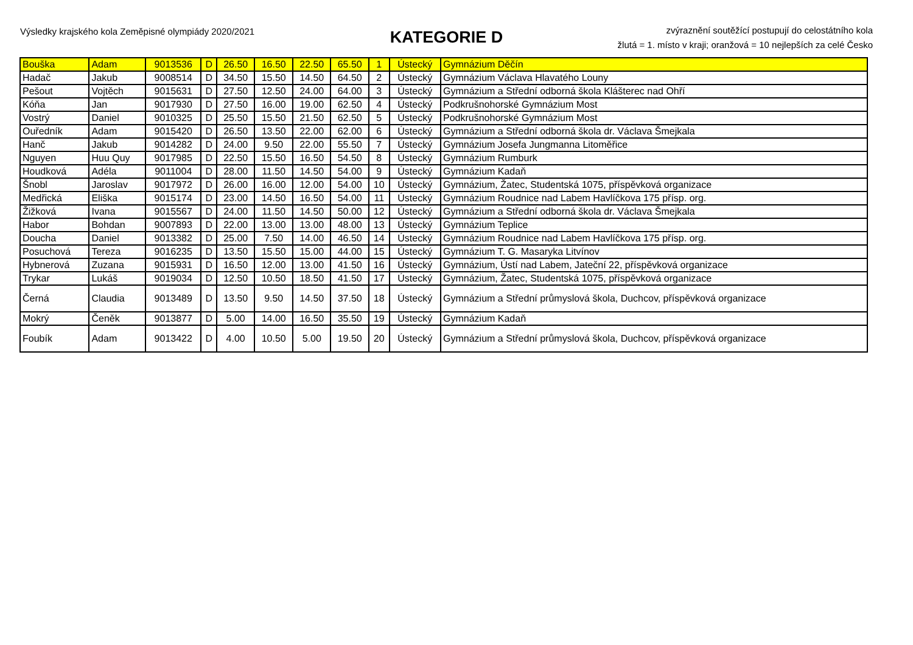Výsledky krajského kola Zeměpisné olympiády 2020/2021
KATEGORIE D
zvýraznění soutěžící postupují do celostátního kola
žlutá = 1. místo v kraji; oranžová = 10 nejlepších za celé Česko
| Bouška | Adam | 9013536 | D | 26.50 | 16.50 | 22.50 | 65.50 | 1 | Ústecký | Gymnázium Děčín |
| Hadač | Jakub | 9008514 | D | 34.50 | 15.50 | 14.50 | 64.50 | 2 | Ústecký | Gymnázium Václava Hlavatého Louny |
| Pešout | Vojtěch | 9015631 | D | 27.50 | 12.50 | 24.00 | 64.00 | 3 | Ústecký | Gymnázium a Střední odborná škola Klášterec nad Ohří |
| Kóňa | Jan | 9017930 | D | 27.50 | 16.00 | 19.00 | 62.50 | 4 | Ústecký | Podkrušnohorské Gymnázium Most |
| Vostrý | Daniel | 9010325 | D | 25.50 | 15.50 | 21.50 | 62.50 | 5 | Ústecký | Podkrušnohorské Gymnázium Most |
| Ouředník | Adam | 9015420 | D | 26.50 | 13.50 | 22.00 | 62.00 | 6 | Ústecký | Gymnázium a Střední odborná škola dr. Václava Šmejkala |
| Hanč | Jakub | 9014282 | D | 24.00 | 9.50 | 22.00 | 55.50 | 7 | Ústecký | Gymnázium Josefa Jungmanna Litoměřice |
| Nguyen | Huu Quy | 9017985 | D | 22.50 | 15.50 | 16.50 | 54.50 | 8 | Ústecký | Gymnázium Rumburk |
| Houdková | Adéla | 9011004 | D | 28.00 | 11.50 | 14.50 | 54.00 | 9 | Ústecký | Gymnázium Kadaň |
| Šnobl | Jaroslav | 9017972 | D | 26.00 | 16.00 | 12.00 | 54.00 | 10 | Ústecký | Gymnázium, Žatec, Studentská 1075, příspěvková organizace |
| Medřická | Eliška | 9015174 | D | 23.00 | 14.50 | 16.50 | 54.00 | 11 | Ústecký | Gymnázium Roudnice nad Labem Havlíčkova 175 přísp. org. |
| Žižková | Ivana | 9015567 | D | 24.00 | 11.50 | 14.50 | 50.00 | 12 | Ústecký | Gymnázium a Střední odborná škola dr. Václava Šmejkala |
| Habor | Bohdan | 9007893 | D | 22.00 | 13.00 | 13.00 | 48.00 | 13 | Ústecký | Gymnázium Teplice |
| Doucha | Daniel | 9013382 | D | 25.00 | 7.50 | 14.00 | 46.50 | 14 | Ústecký | Gymnázium Roudnice nad Labem Havlíčkova 175 přísp. org. |
| Posuchová | Tereza | 9016235 | D | 13.50 | 15.50 | 15.00 | 44.00 | 15 | Ústecký | Gymnázium T. G. Masaryka Litvínov |
| Hybnerová | Zuzana | 9015931 | D | 16.50 | 12.00 | 13.00 | 41.50 | 16 | Ústecký | Gymnázium, Ústí nad Labem, Jateční 22, příspěvková organizace |
| Trykar | Lukáš | 9019034 | D | 12.50 | 10.50 | 18.50 | 41.50 | 17 | Ústecký | Gymnázium, Žatec, Studentská 1075, příspěvková organizace |
| Černá | Claudia | 9013489 | D | 13.50 | 9.50 | 14.50 | 37.50 | 18 | Ústecký | Gymnázium a Střední průmyslová škola, Duchcov, příspěvková organizace |
| Mokrý | Čeněk | 9013877 | D | 5.00 | 14.00 | 16.50 | 35.50 | 19 | Ústecký | Gymnázium Kadaň |
| Foubík | Adam | 9013422 | D | 4.00 | 10.50 | 5.00 | 19.50 | 20 | Ústecký | Gymnázium a Střední průmyslová škola, Duchcov, příspěvková organizace |